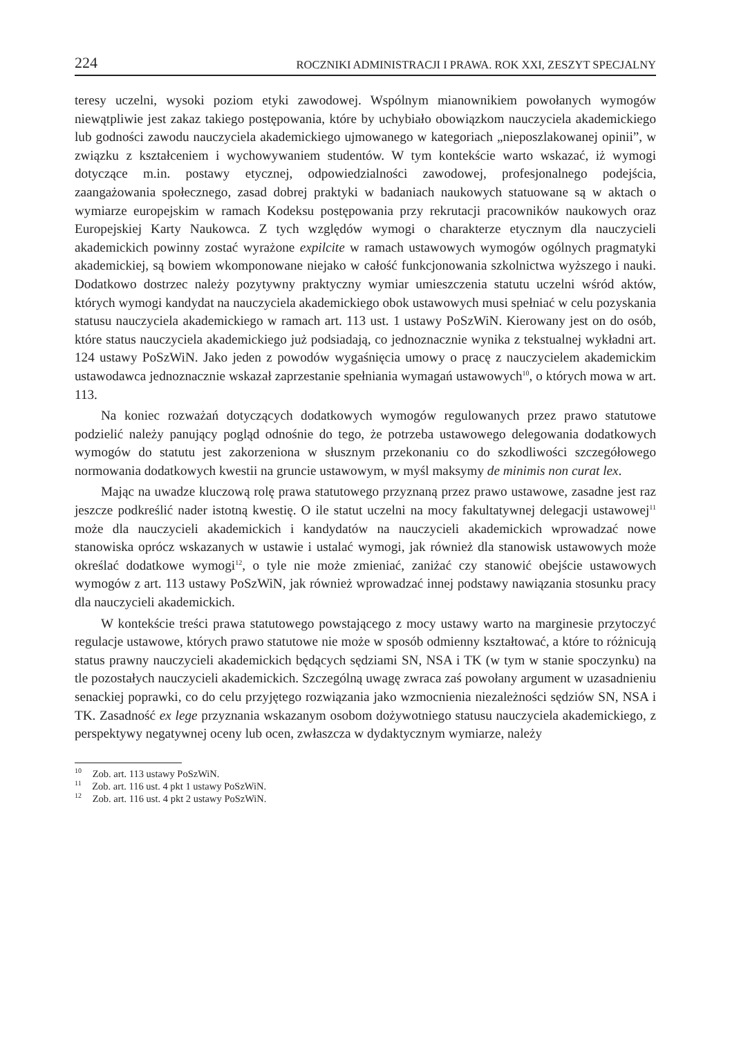224 ROCZNIKI ADMINISTRACJI I PRAWA. ROK XXI, ZESZYT SPECJALNY
teresy uczelni, wysoki poziom etyki zawodowej. Wspólnym mianownikiem powołanych wymogów niewątpliwie jest zakaz takiego postępowania, które by uchybiało obowiązkom nauczyciela akademickiego lub godności zawodu nauczyciela akademickiego ujmowanego w kategoriach „nieposzlakowanej opinii”, w związku z kształceniem i wychowywaniem studentów. W tym kontekście warto wskazać, iż wymogi dotyczące m.in. postawy etycznej, odpowiedzialności zawodowej, profesjonalnego podejścia, zaangażowania społecznego, zasad dobrej praktyki w badaniach naukowych statuowane są w aktach o wymiarze europejskim w ramach Kodeksu postępowania przy rekrutacji pracowników naukowych oraz Europejskiej Karty Naukowca. Z tych względów wymogi o charakterze etycznym dla nauczycieli akademickich powinny zostać wyrażone expilcite w ramach ustawowych wymogów ogólnych pragmatyki akademickiej, są bowiem wkomponowane niejako w całość funkcjonowania szkolnictwa wyższego i nauki. Dodatkowo dostrzec należy pozytywny praktyczny wymiar umieszczenia statutu uczelni wśród aktów, których wymogi kandydat na nauczyciela akademickiego obok ustawowych musi spełniać w celu pozyskania statusu nauczyciela akademickiego w ramach art. 113 ust. 1 ustawy PoSzWiN. Kierowany jest on do osób, które status nauczyciela akademickiego już podsiadają, co jednoznacznie wynika z tekstualnej wykładni art. 124 ustawy PoSzWiN. Jako jeden z powodów wygaśnięcia umowy o pracę z nauczycielem akademickim ustawodawca jednoznacznie wskazał zaprzestanie spełniania wymagań ustawowych<sup>10</sup>, o których mowa w art. 113.
Na koniec rozważań dotyczących dodatkowych wymogów regulowanych przez prawo statutowe podzielić należy panujący pogląd odnośnie do tego, że potrzeba ustawowego delegowania dodatkowych wymogów do statutu jest zakorzeniona w słusznym przekonaniu co do szkodliwości szczegółowego normowania dodatkowych kwestii na gruncie ustawowym, w myśl maksymy de minimis non curat lex.
Mając na uwadze kluczową rolę prawa statutowego przyznaną przez prawo ustawowe, zasadne jest raz jeszcze podkreślić nader istotną kwestię. O ile statut uczelni na mocy fakultatywnej delegacji ustawowej<sup>11</sup> może dla nauczycieli akademickich i kandydatów na nauczycieli akademickich wprowadzać nowe stanowiska oprócz wskazanych w ustawie i ustalać wymogi, jak również dla stanowisk ustawowych może określać dodatkowe wymogi<sup>12</sup>, o tyle nie może zmieniać, zaniżać czy stanowić obejście ustawowych wymogów z art. 113 ustawy PoSzWiN, jak również wprowadzać innej podstawy nawiązania stosunku pracy dla nauczycieli akademickich.
W kontekście treści prawa statutowego powstającego z mocy ustawy warto na marginesie przytoczyć regulacje ustawowe, których prawo statutowe nie może w sposób odmienny kształtować, a które to różnicują status prawny nauczycieli akademickich będących sędziami SN, NSA i TK (w tym w stanie spoczynku) na tle pozostałych nauczycieli akademickich. Szczególną uwagę zwraca zaś powołany argument w uzasadnieniu senackiej poprawki, co do celu przyjętego rozwiązania jako wzmocnienia niezależności sędziów SN, NSA i TK. Zasadność ex lege przyznania wskazanym osobom dożywotniego statusu nauczyciela akademickiego, z perspektywy negatywnej oceny lub ocen, zwłaszcza w dydaktycznym wymiarze, należy
<sup>10</sup> Zob. art. 113 ustawy PoSzWiN.
<sup>11</sup> Zob. art. 116 ust. 4 pkt 1 ustawy PoSzWiN.
<sup>12</sup> Zob. art. 116 ust. 4 pkt 2 ustawy PoSzWiN.